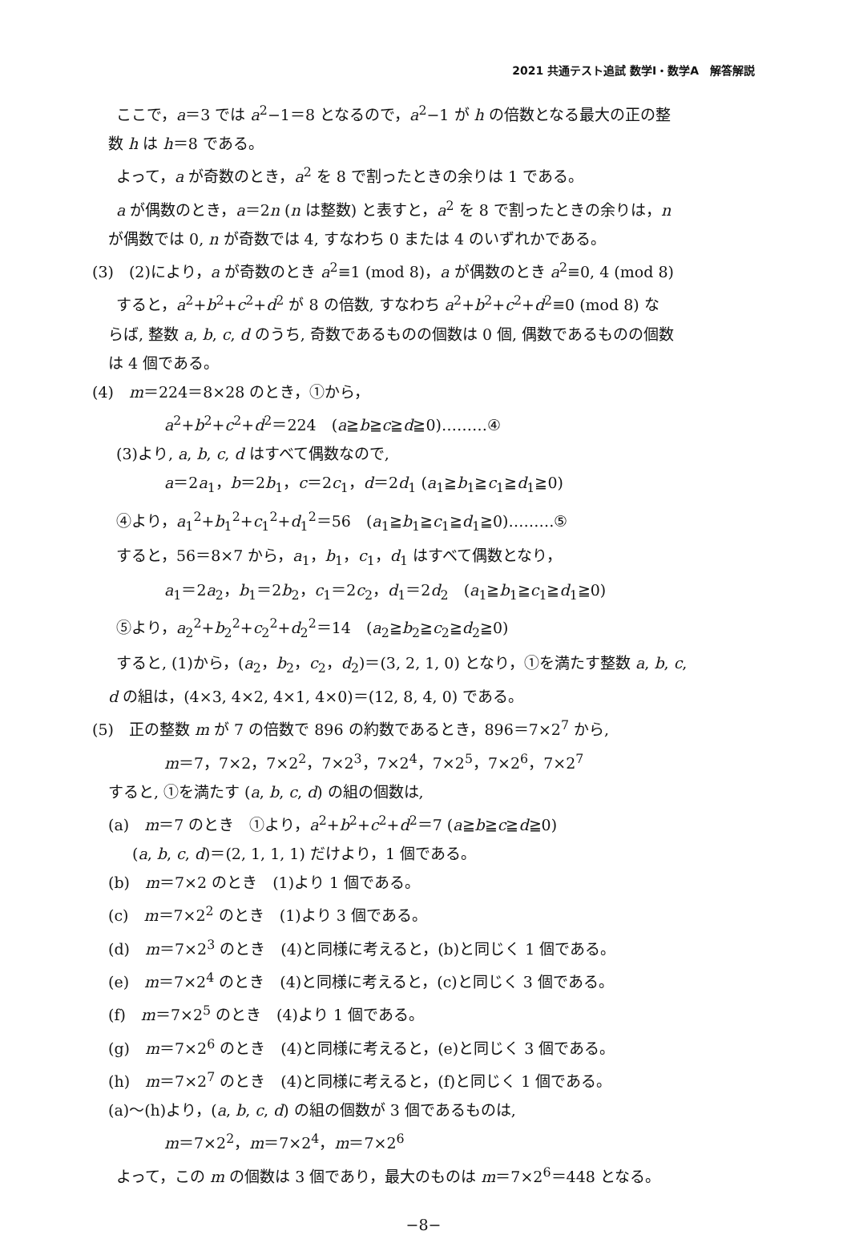2021 共通テスト追試 数学Ⅰ・数学A　解答解説
ここで，a＝3 では a<sup>2</sup>−1＝8 となるので，a<sup>2</sup>−1 が h の倍数となる最大の正の整
数 h は h＝8 である。
よって，a が奇数のとき，a<sup>2</sup> を 8 で割ったときの余りは 1 である。
a が偶数のとき，a＝2n (n は整数) と表すと，a<sup>2</sup> を 8 で割ったときの余りは，n
が偶数では 0, n が奇数では 4, すなわち 0 または 4 のいずれかである。
(3)　(2)により，a が奇数のとき a<sup>2</sup>≡1 (mod 8)，a が偶数のとき a<sup>2</sup>≡0, 4 (mod 8)
すると，a<sup>2</sup>+b<sup>2</sup>+c<sup>2</sup>+d<sup>2</sup> が 8 の倍数, すなわち a<sup>2</sup>+b<sup>2</sup>+c<sup>2</sup>+d<sup>2</sup>≡0 (mod 8) な
らば, 整数 a, b, c, d のうち, 奇数であるものの個数は 0 個, 偶数であるものの個数
は 4 個である。
(4)　m＝224＝8×28 のとき，①から，
a<sup>2</sup>+b<sup>2</sup>+c<sup>2</sup>+d<sup>2</sup>＝224　(a≧b≧c≧d≧0)………④
(3)より, a, b, c, d はすべて偶数なので,
a＝2a<sub>1</sub>，b＝2b<sub>1</sub>，c＝2c<sub>1</sub>，d＝2d<sub>1</sub> (a<sub>1</sub>≧b<sub>1</sub>≧c<sub>1</sub>≧d<sub>1</sub>≧0)
④より，a<sub>1</sub><sup>2</sup>+b<sub>1</sub><sup>2</sup>+c<sub>1</sub><sup>2</sup>+d<sub>1</sub><sup>2</sup>＝56　(a<sub>1</sub>≧b<sub>1</sub>≧c<sub>1</sub>≧d<sub>1</sub>≧0)………⑤
すると，56＝8×7 から，a<sub>1</sub>，b<sub>1</sub>，c<sub>1</sub>，d<sub>1</sub> はすべて偶数となり，
a<sub>1</sub>＝2a<sub>2</sub>，b<sub>1</sub>＝2b<sub>2</sub>，c<sub>1</sub>＝2c<sub>2</sub>，d<sub>1</sub>＝2d<sub>2</sub>　(a<sub>1</sub>≧b<sub>1</sub>≧c<sub>1</sub>≧d<sub>1</sub>≧0)
⑤より，a<sub>2</sub><sup>2</sup>+b<sub>2</sub><sup>2</sup>+c<sub>2</sub><sup>2</sup>+d<sub>2</sub><sup>2</sup>＝14　(a<sub>2</sub>≧b<sub>2</sub>≧c<sub>2</sub>≧d<sub>2</sub>≧0)
すると, (1)から，(a<sub>2</sub>，b<sub>2</sub>，c<sub>2</sub>，d<sub>2</sub>)＝(3, 2, 1, 0) となり，①を満たす整数 a, b, c,
d の組は，(4×3, 4×2, 4×1, 4×0)＝(12, 8, 4, 0) である。
(5)　正の整数 m が 7 の倍数で 896 の約数であるとき，896＝7×2<sup>7</sup> から,
m＝7，7×2，7×2<sup>2</sup>，7×2<sup>3</sup>，7×2<sup>4</sup>，7×2<sup>5</sup>，7×2<sup>6</sup>，7×2<sup>7</sup>
すると, ①を満たす (a, b, c, d) の組の個数は,
(a)　m＝7 のとき　①より，a<sup>2</sup>+b<sup>2</sup>+c<sup>2</sup>+d<sup>2</sup>＝7 (a≧b≧c≧d≧0)
(a, b, c, d)＝(2, 1, 1, 1) だけより，1 個である。
(b)　m＝7×2 のとき　(1)より 1 個である。
(c)　m＝7×2<sup>2</sup> のとき　(1)より 3 個である。
(d)　m＝7×2<sup>3</sup> のとき　(4)と同様に考えると，(b)と同じく 1 個である。
(e)　m＝7×2<sup>4</sup> のとき　(4)と同様に考えると，(c)と同じく 3 個である。
(f)　m＝7×2<sup>5</sup> のとき　(4)より 1 個である。
(g)　m＝7×2<sup>6</sup> のとき　(4)と同様に考えると，(e)と同じく 3 個である。
(h)　m＝7×2<sup>7</sup> のとき　(4)と同様に考えると，(f)と同じく 1 個である。
(a)〜(h)より，(a, b, c, d) の組の個数が 3 個であるものは,
m＝7×2<sup>2</sup>，m＝7×2<sup>4</sup>，m＝7×2<sup>6</sup>
よって，この m の個数は 3 個であり，最大のものは m＝7×2<sup>6</sup>＝448 となる。
−8−